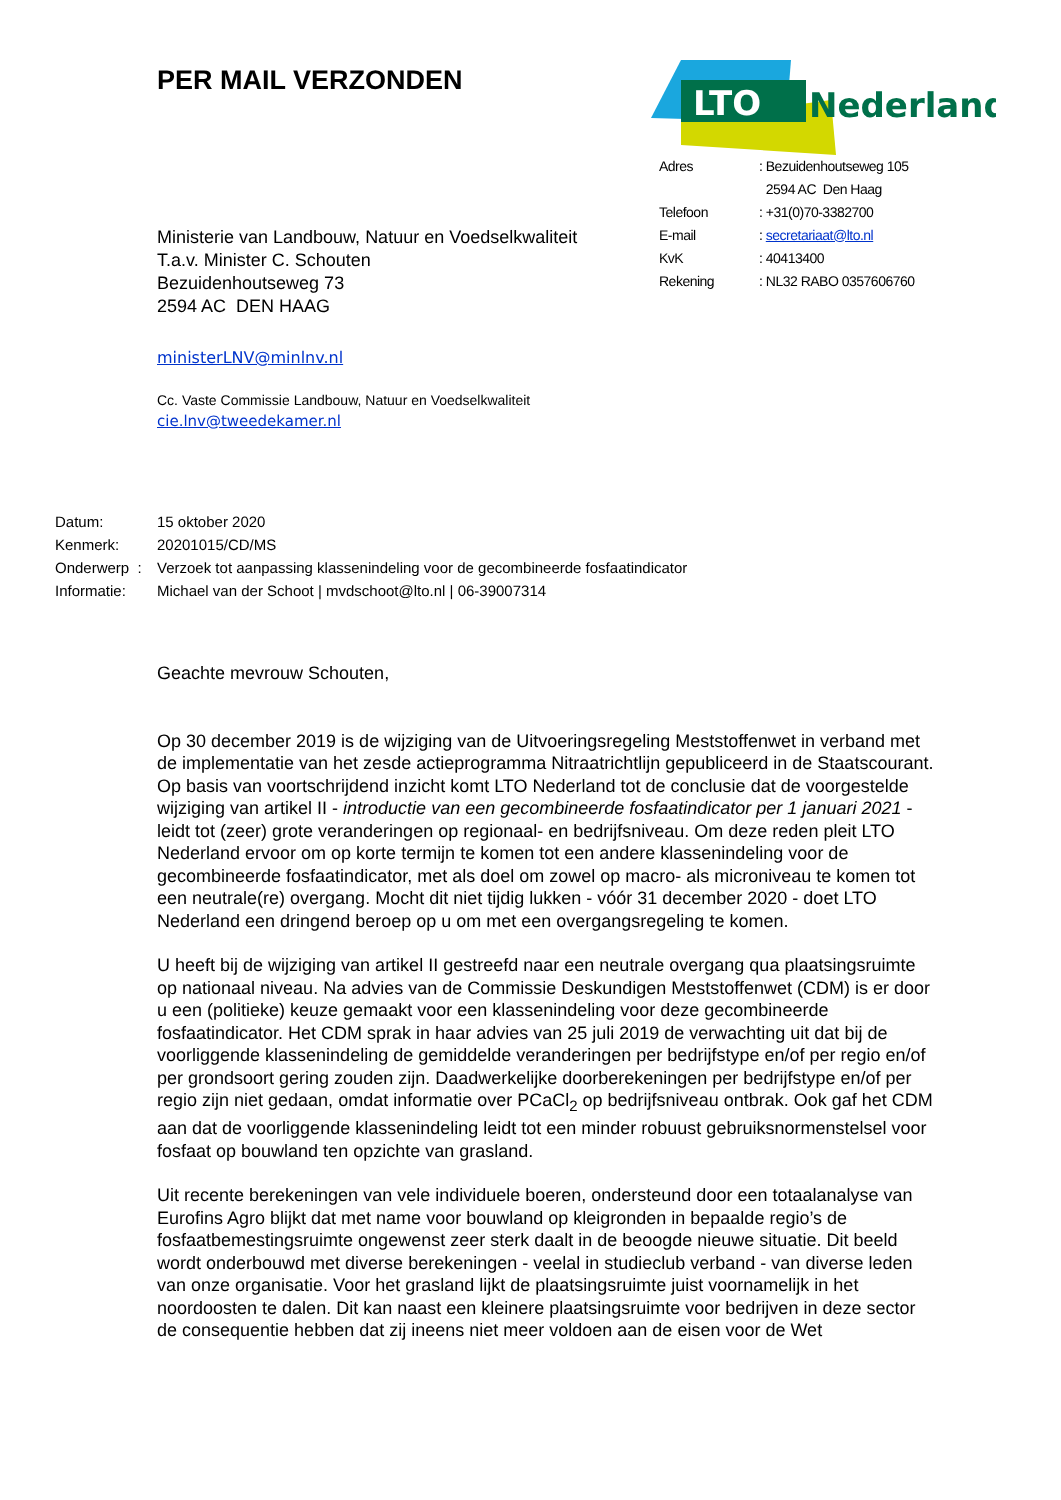PER MAIL VERZONDEN
Ministerie van Landbouw, Natuur en Voedselkwaliteit
T.a.v. Minister C. Schouten
Bezuidenhoutseweg 73
2594 AC DEN HAAG
ministerLNV@minlnv.nl
Cc. Vaste Commissie Landbouw, Natuur en Voedselkwaliteit
cie.lnv@tweedekamer.nl
LTO
Nederland
| Adres | : Bezuidenhoutseweg 105 |
| | 2594 AC Den Haag |
| Telefoon | : +31(0)70-3382700 |
| E-mail | : secretariaat@lto.nl |
| KvK | : 40413400 |
| Rekening | : NL32 RABO 0357606760 |
| Datum: | 15 oktober 2020 |
| Kenmerk: | 20201015/CD/MS |
| Onderwerp : | Verzoek tot aanpassing klassenindeling voor de gecombineerde fosfaatindicator |
| Informatie: | Michael van der Schoot / mvdschoot@lto.nl / 06-39007314 |
Geachte mevrouw Schouten,
Op 30 december 2019 is de wijziging van de Uitvoeringsregeling Meststoffenwet in verband met de implementatie van het zesde actieprogramma Nitraatrichtlijn gepubliceerd in de Staatscourant. Op basis van voortschrijdend inzicht komt LTO Nederland tot de conclusie dat de voorgestelde wijziging van artikel II - introductie van een gecombineerde fosfaatindicator per 1 januari 2021 - leidt tot (zeer) grote veranderingen op regionaal- en bedrijfsniveau. Om deze reden pleit LTO Nederland ervoor om op korte termijn te komen tot een andere klassenindeling voor de gecombineerde fosfaatindicator, met als doel om zowel op macro- als microniveau te komen tot een neutrale(re) overgang. Mocht dit niet tijdig lukken - vóór 31 december 2020 - doet LTO Nederland een dringend beroep op u om met een overgangsregeling te komen.
U heeft bij de wijziging van artikel II gestreefd naar een neutrale overgang qua plaatsingsruimte op nationaal niveau. Na advies van de Commissie Deskundigen Meststoffenwet (CDM) is er door u een (politieke) keuze gemaakt voor een klassenindeling voor deze gecombineerde fosfaatindicator. Het CDM sprak in haar advies van 25 juli 2019 de verwachting uit dat bij de voorliggende klassenindeling de gemiddelde veranderingen per bedrijfstype en/of per regio en/of per grondsoort gering zouden zijn. Daadwerkelijke doorberekeningen per bedrijfstype en/of per regio zijn niet gedaan, omdat informatie over PCaCl<sub>2</sub> op bedrijfsniveau ontbrak. Ook gaf het CDM aan dat de voorliggende klassenindeling leidt tot een minder robuust gebruiksnormenstelsel voor fosfaat op bouwland ten opzichte van grasland.
Uit recente berekeningen van vele individuele boeren, ondersteund door een totaalanalyse van Eurofins Agro blijkt dat met name voor bouwland op kleigronden in bepaalde regio’s de fosfaatbemestingsruimte ongewenst zeer sterk daalt in de beoogde nieuwe situatie. Dit beeld wordt onderbouwd met diverse berekeningen - veelal in studieclub verband - van diverse leden van onze organisatie. Voor het grasland lijkt de plaatsingsruimte juist voornamelijk in het noordoosten te dalen. Dit kan naast een kleinere plaatsingsruimte voor bedrijven in deze sector de consequentie hebben dat zij ineens niet meer voldoen aan de eisen voor de Wet